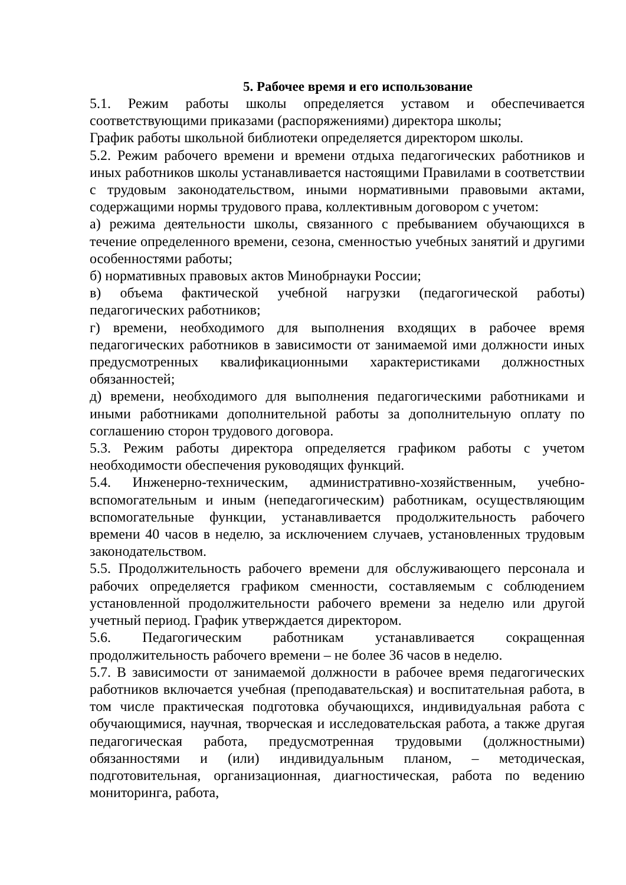5. Рабочее время и его использование
5.1. Режим работы школы определяется уставом и обеспечивается соответствующими приказами (распоряжениями) директора школы;
График работы школьной библиотеки определяется директором школы.
5.2. Режим рабочего времени и времени отдыха педагогических работников и иных работников школы устанавливается настоящими Правилами в соответствии с трудовым законодательством, иными нормативными правовыми актами, содержащими нормы трудового права, коллективным договором с учетом:
а) режима деятельности школы, связанного с пребыванием обучающихся в течение определенного времени, сезона, сменностью учебных занятий и другими особенностями работы;
б) нормативных правовых актов Минобрнауки России;
в) объема фактической учебной нагрузки (педагогической работы) педагогических работников;
г) времени, необходимого для выполнения входящих в рабочее время педагогических работников в зависимости от занимаемой ими должности иных предусмотренных квалификационными характеристиками должностных обязанностей;
д) времени, необходимого для выполнения педагогическими работниками и иными работниками дополнительной работы за дополнительную оплату по соглашению сторон трудового договора.
5.3. Режим работы директора определяется графиком работы с учетом необходимости обеспечения руководящих функций.
5.4. Инженерно-техническим, административно-хозяйственным, учебно-вспомогательным и иным (непедагогическим) работникам, осуществляющим вспомогательные функции, устанавливается продолжительность рабочего времени 40 часов в неделю, за исключением случаев, установленных трудовым законодательством.
5.5. Продолжительность рабочего времени для обслуживающего персонала и рабочих определяется графиком сменности, составляемым с соблюдением установленной продолжительности рабочего времени за неделю или другой учетный период. График утверждается директором.
5.6. Педагогическим работникам устанавливается сокращенная продолжительность рабочего времени – не более 36 часов в неделю.
5.7. В зависимости от занимаемой должности в рабочее время педагогических работников включается учебная (преподавательская) и воспитательная работа, в том числе практическая подготовка обучающихся, индивидуальная работа с обучающимися, научная, творческая и исследовательская работа, а также другая педагогическая работа, предусмотренная трудовыми (должностными) обязанностями и (или) индивидуальным планом, – методическая, подготовительная, организационная, диагностическая, работа по ведению мониторинга, работа,